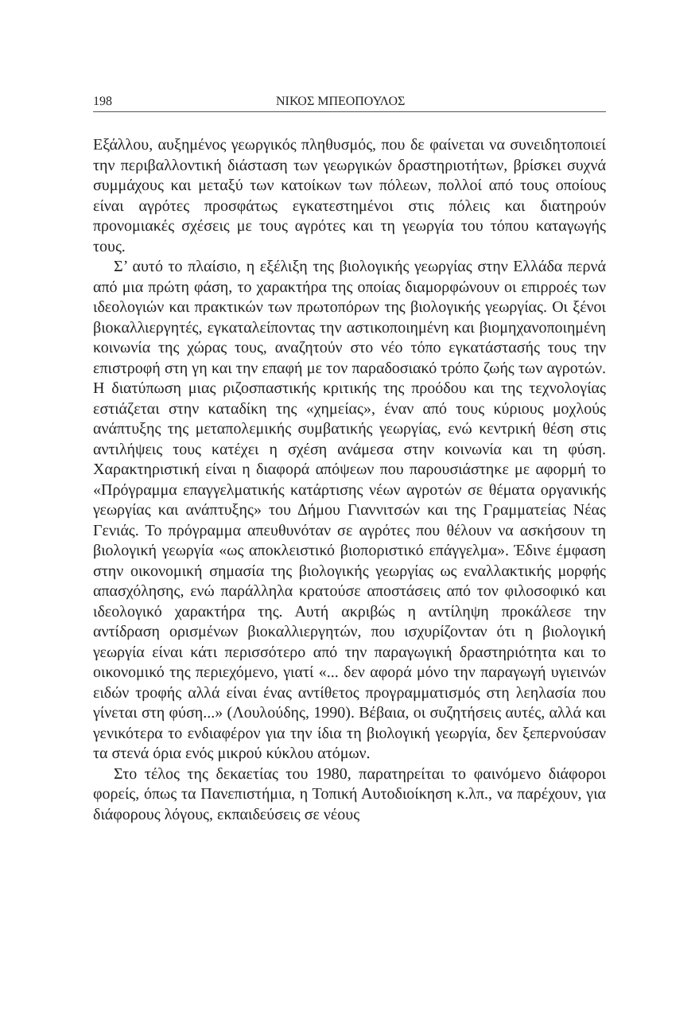198 ΝΙΚΟΣ ΜΠΕΟΠΟΥΛΟΣ
Εξάλλου, αυξημένος γεωργικός πληθυσμός, που δε φαίνεται να συνειδητοποιεί την περιβαλλοντική διάσταση των γεωργικών δραστηριοτήτων, βρίσκει συχνά συμμάχους και μεταξύ των κατοίκων των πόλεων, πολλοί από τους οποίους είναι αγρότες προσφάτως εγκατεστημένοι στις πόλεις και διατηρούν προνομιακές σχέσεις με τους αγρότες και τη γεωργία του τόπου καταγωγής τους.
Σ’ αυτό το πλαίσιο, η εξέλιξη της βιολογικής γεωργίας στην Ελλάδα περνά από μια πρώτη φάση, το χαρακτήρα της οποίας διαμορφώνουν οι επιρροές των ιδεολογιών και πρακτικών των πρωτοπόρων της βιολογικής γεωργίας. Οι ξένοι βιοκαλλιεργητές, εγκαταλείποντας την αστικοποιημένη και βιομηχανοποιημένη κοινωνία της χώρας τους, αναζητούν στο νέο τόπο εγκατάστασής τους την επιστροφή στη γη και την επαφή με τον παραδοσιακό τρόπο ζωής των αγροτών. Η διατύπωση μιας ριζοσπαστικής κριτικής της προόδου και της τεχνολογίας εστιάζεται στην καταδίκη της «χημείας», έναν από τους κύριους μοχλούς ανάπτυξης της μεταπολεμικής συμβατικής γεωργίας, ενώ κεντρική θέση στις αντιλήψεις τους κατέχει η σχέση ανάμεσα στην κοινωνία και τη φύση. Χαρακτηριστική είναι η διαφορά απόψεων που παρουσιάστηκε με αφορμή το «Πρόγραμμα επαγγελματικής κατάρτισης νέων αγροτών σε θέματα οργανικής γεωργίας και ανάπτυξης» του Δήμου Γιαννιτσών και της Γραμματείας Νέας Γενιάς. Το πρόγραμμα απευθυνόταν σε αγρότες που θέλουν να ασκήσουν τη βιολογική γεωργία «ως αποκλειστικό βιοποριστικό επάγγελμα». Έδινε έμφαση στην οικονομική σημασία της βιολογικής γεωργίας ως εναλλακτικής μορφής απασχόλησης, ενώ παράλληλα κρατούσε αποστάσεις από τον φιλοσοφικό και ιδεολογικό χαρακτήρα της. Αυτή ακριβώς η αντίληψη προκάλεσε την αντίδραση ορισμένων βιοκαλλιεργητών, που ισχυρίζονταν ότι η βιολογική γεωργία είναι κάτι περισσότερο από την παραγωγική δραστηριότητα και το οικονομικό της περιεχόμενο, γιατί «... δεν αφορά μόνο την παραγωγή υγιεινών ειδών τροφής αλλά είναι ένας αντίθετος προγραμματισμός στη λεηλασία που γίνεται στη φύση...» (Λουλούδης, 1990). Βέβαια, οι συζητήσεις αυτές, αλλά και γενικότερα το ενδιαφέρον για την ίδια τη βιολογική γεωργία, δεν ξεπερνούσαν τα στενά όρια ενός μικρού κύκλου ατόμων.
Στο τέλος της δεκαετίας του 1980, παρατηρείται το φαινόμενο διάφοροι φορείς, όπως τα Πανεπιστήμια, η Τοπική Αυτοδιοίκηση κ.λπ., να παρέχουν, για διάφορους λόγους, εκπαιδεύσεις σε νέους